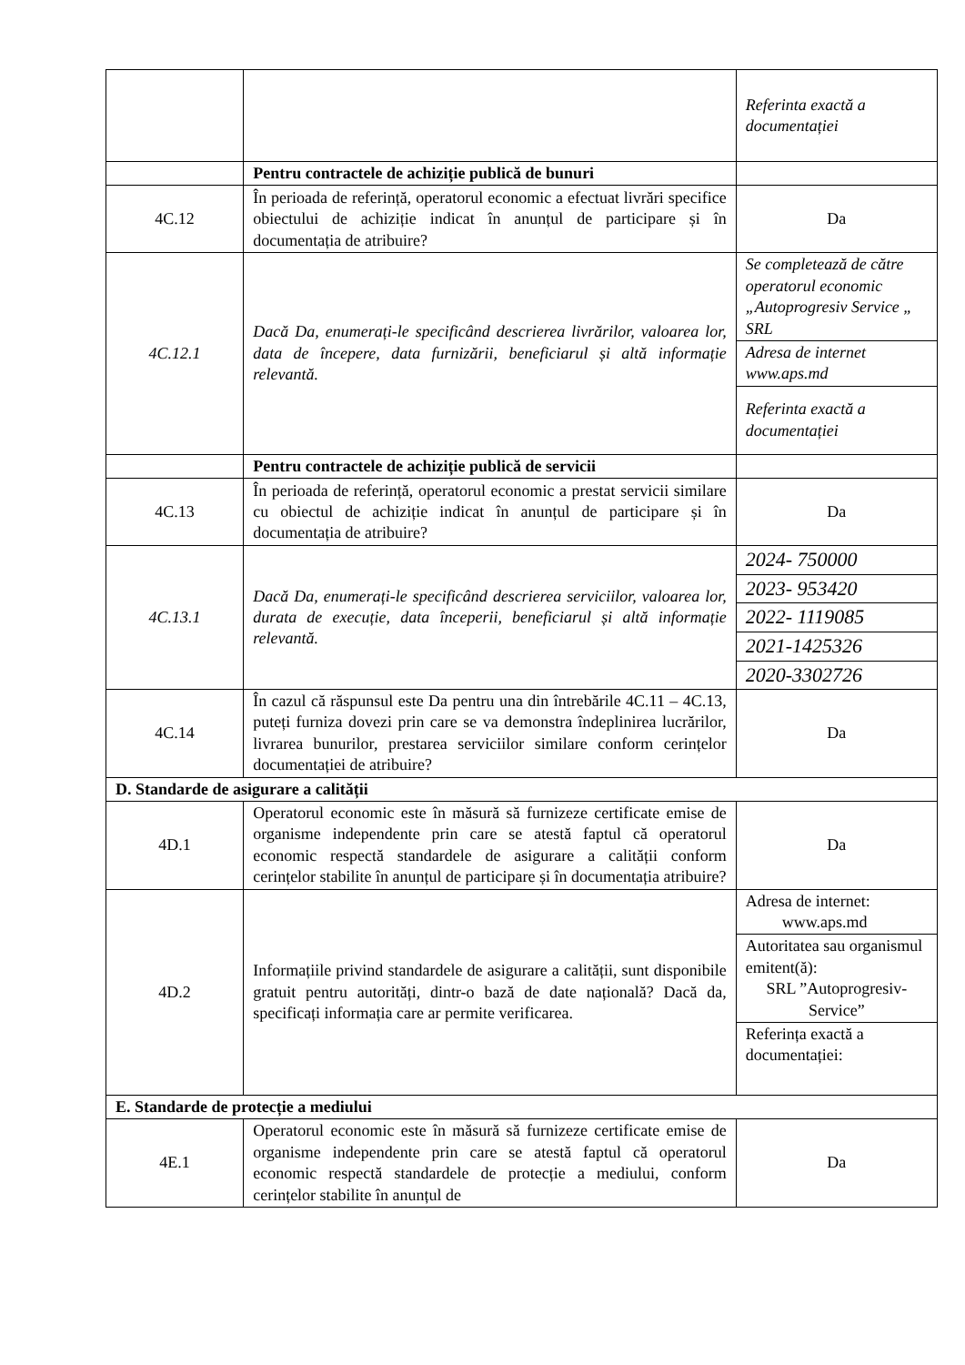| | | Referinta exactă a documentației |
| | Pentru contractele de achiziție publică de bunuri | |
| 4C.12 | În perioada de referință, operatorul economic a efectuat livrări specifice obiectului de achiziție indicat în anunțul de participare și în documentația de atribuire? | Da |
| 4C.12.1 | Dacă Da, enumerați-le specificând descrierea livrărilor, valoarea lor, data de începere, data furnizării, beneficiarul și altă informație relevantă. | Se completează de către operatorul economic „Autoprogresiv Service „ SRL |
| | | Adresa de internet www.aps.md |
| | | Referinta exactă a documentației |
| | Pentru contractele de achiziție publică de servicii | |
| 4C.13 | În perioada de referință, operatorul economic a prestat servicii similare cu obiectul de achiziție indicat în anunțul de participare și în documentația de atribuire? | Da |
| 4C.13.1 | Dacă Da, enumerați-le specificând descrierea serviciilor, valoarea lor, durata de execuție, data începerii, beneficiarul și altă informație relevantă. | 2024- 750000 |
| | | 2023- 953420 |
| | | 2022- 1119085 |
| | | 2021-1425326 |
| | | 2020-3302726 |
| 4C.14 | În cazul că răspunsul este Da pentru una din întrebările 4C.11 – 4C.13, puteți furniza dovezi prin care se va demonstra îndeplinirea lucrărilor, livrarea bunurilor, prestarea serviciilor similare conform cerințelor documentației de atribuire? | Da |
| D. Standarde de asigurare a calității | | |
| 4D.1 | Operatorul economic este în măsură să furnizeze certificate emise de organisme independente prin care se atestă faptul că operatorul economic respectă standardele de asigurare a calității conform cerințelor stabilite în anunțul de participare și în documentația atribuire? | Da |
| 4D.2 | Informațiile privind standardele de asigurare a calității, sunt disponibile gratuit pentru autorități, dintr-o bază de date națională? Dacă da, specificați informația care ar permite verificarea. | Adresa de internet: www.aps.md |
| | | Autoritatea sau organismul emitent(ă): SRL ”Autoprogresiv-Service” |
| | | Referința exactă a documentației: |
| E. Standarde de protecție a mediului | | |
| 4E.1 | Operatorul economic este în măsură să furnizeze certificate emise de organisme independente prin care se atestă faptul că operatorul economic respectă standardele de protecție a mediului, conform cerințelor stabilite în anunțul de | Da |